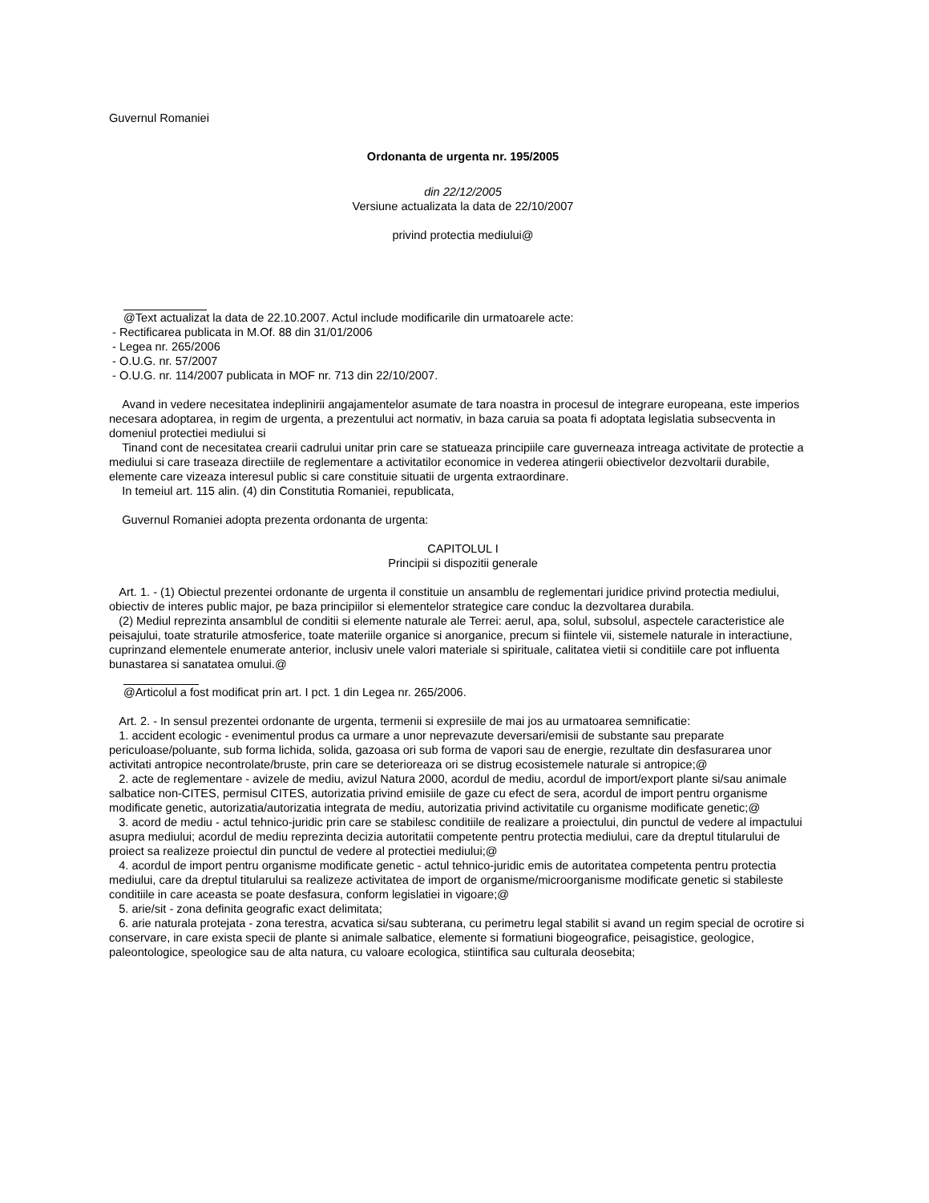Guvernul Romaniei
Ordonanta de urgenta nr. 195/2005
din 22/12/2005
Versiune actualizata la data de 22/10/2007
privind protectia mediului@
@Text actualizat la data de 22.10.2007. Actul include modificarile din urmatoarele acte:
- Rectificarea publicata in M.Of. 88 din 31/01/2006
- Legea nr. 265/2006
- O.U.G. nr. 57/2007
- O.U.G. nr. 114/2007 publicata in MOF nr. 713 din 22/10/2007.
Avand in vedere necesitatea indeplinirii angajamentelor asumate de tara noastra in procesul de integrare europeana, este imperios necesara adoptarea, in regim de urgenta, a prezentului act normativ, in baza caruia sa poata fi adoptata legislatia subsecventa in domeniul protectiei mediului si
Tinand cont de necesitatea crearii cadrului unitar prin care se statueaza principiile care guverneaza intreaga activitate de protectie a mediului si care traseaza directiile de reglementare a activitatilor economice in vederea atingerii obiectivelor dezvoltarii durabile, elemente care vizeaza interesul public si care constituie situatii de urgenta extraordinare.
In temeiul art. 115 alin. (4) din Constitutia Romaniei, republicata,
Guvernul Romaniei adopta prezenta ordonanta de urgenta:
CAPITOLUL I
Principii si dispozitii generale
Art. 1. - (1) Obiectul prezentei ordonante de urgenta il constituie un ansamblu de reglementari juridice privind protectia mediului, obiectiv de interes public major, pe baza principiilor si elementelor strategice care conduc la dezvoltarea durabila.
(2) Mediul reprezinta ansamblul de conditii si elemente naturale ale Terrei: aerul, apa, solul, subsolul, aspectele caracteristice ale peisajului, toate straturile atmosferice, toate materiile organice si anorganice, precum si fiintele vii, sistemele naturale in interactiune, cuprinzand elementele enumerate anterior, inclusiv unele valori materiale si spirituale, calitatea vietii si conditiile care pot influenta bunastarea si sanatatea omului.@
@Articolul a fost modificat prin art. I pct. 1 din Legea nr. 265/2006.
Art. 2. - In sensul prezentei ordonante de urgenta, termenii si expresiile de mai jos au urmatoarea semnificatie:
1. accident ecologic - evenimentul produs ca urmare a unor neprevazute deversari/emisii de substante sau preparate periculoase/poluante, sub forma lichida, solida, gazoasa ori sub forma de vapori sau de energie, rezultate din desfasurarea unor activitati antropice necontrolate/bruste, prin care se deterioreaza ori se distrug ecosistemele naturale si antropice;@
2. acte de reglementare - avizele de mediu, avizul Natura 2000, acordul de mediu, acordul de import/export plante si/sau animale salbatice non-CITES, permisul CITES, autorizatia privind emisiile de gaze cu efect de sera, acordul de import pentru organisme modificate genetic, autorizatia/autorizatia integrata de mediu, autorizatia privind activitatile cu organisme modificate genetic;@
3. acord de mediu - actul tehnico-juridic prin care se stabilesc conditiile de realizare a proiectului, din punctul de vedere al impactului asupra mediului; acordul de mediu reprezinta decizia autoritatii competente pentru protectia mediului, care da dreptul titularului de proiect sa realizeze proiectul din punctul de vedere al protectiei mediului;@
4. acordul de import pentru organisme modificate genetic - actul tehnico-juridic emis de autoritatea competenta pentru protectia mediului, care da dreptul titularului sa realizeze activitatea de import de organisme/microorganisme modificate genetic si stabileste conditiile in care aceasta se poate desfasura, conform legislatiei in vigoare;@
5. arie/sit - zona definita geografic exact delimitata;
6. arie naturala protejata - zona terestra, acvatica si/sau subterana, cu perimetru legal stabilit si avand un regim special de ocrotire si conservare, in care exista specii de plante si animale salbatice, elemente si formatiuni biogeografice, peisagistice, geologice, paleontologice, speologice sau de alta natura, cu valoare ecologica, stiintifica sau culturala deosebita;